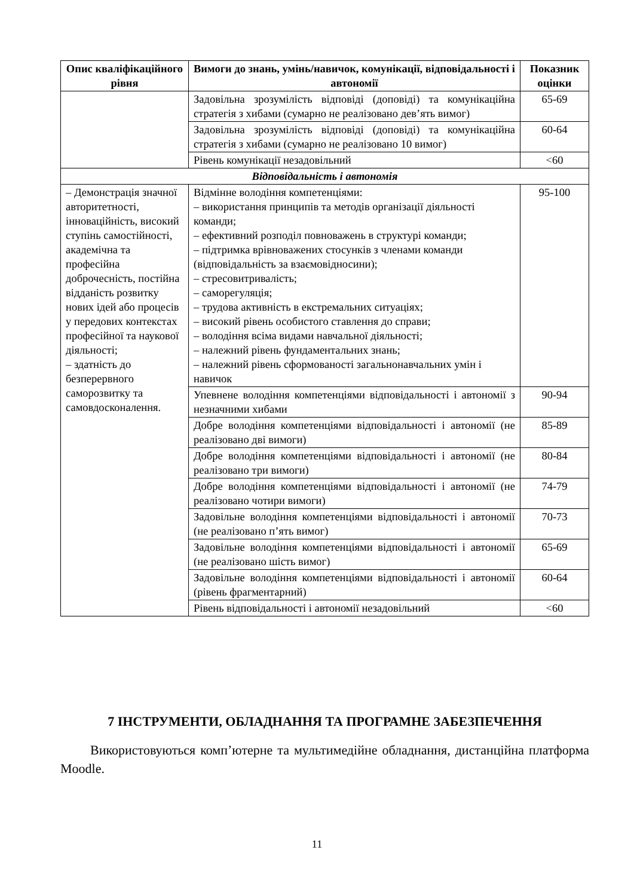| Опис кваліфікаційного рівня | Вимоги до знань, умінь/навичок, комунікації, відповідальності і автономії | Показник оцінки |
| --- | --- | --- |
| | Задовільна зрозумілість відповіді (доповіді) та комунікаційна стратегія з хибами (сумарно не реалізовано дев’ять вимог) | 65-69 |
| | Задовільна зрозумілість відповіді (доповіді) та комунікаційна стратегія з хибами (сумарно не реалізовано 10 вимог) | 60-64 |
| | Рівень комунікації незадовільний | <60 |
| Відповідальність і автономія | | |
| – Демонстрація значної авторитетності, інноваційність, високий ступінь самостійності, академічна та професійна доброчесність, постійна відданість розвитку нових ідей або процесів у передових контекстах професійної та наукової діяльності; – здатність до безперервного саморозвитку та самовдосконалення. | Відмінне володіння компетенціями: – використання принципів та методів організації діяльності команди; – ефективний розподіл повноважень в структурі команди; – підтримка врівноважених стосунків з членами команди (відповідальність за взаємовідносини); – стресовитривалість; – саморегуляція; – трудова активність в екстремальних ситуаціях; – високий рівень особистого ставлення до справи; – володіння всіма видами навчальної діяльності; – належний рівень фундаментальних знань; – належний рівень сформованості загальнонавчальних умін і навичок | 95-100 |
| | Упевнене володіння компетенціями відповідальності і автономії з незначними хибами | 90-94 |
| | Добре володіння компетенціями відповідальності і автономії (не реалізовано дві вимоги) | 85-89 |
| | Добре володіння компетенціями відповідальності і автономії (не реалізовано три вимоги) | 80-84 |
| | Добре володіння компетенціями відповідальності і автономії (не реалізовано чотири вимоги) | 74-79 |
| | Задовільне володіння компетенціями відповідальності і автономії (не реалізовано п’ять вимог) | 70-73 |
| | Задовільне володіння компетенціями відповідальності і автономії (не реалізовано шість вимог) | 65-69 |
| | Задовільне володіння компетенціями відповідальності і автономії (рівень фрагментарний) | 60-64 |
| | Рівень відповідальності і автономії незадовільний | <60 |
7 ІНСТРУМЕНТИ, ОБЛАДНАННЯ ТА ПРОГРАМНЕ ЗАБЕЗПЕЧЕННЯ
Використовуються комп’ютерне та мультимедійне обладнання, дистанційна платформа Moodle.
11